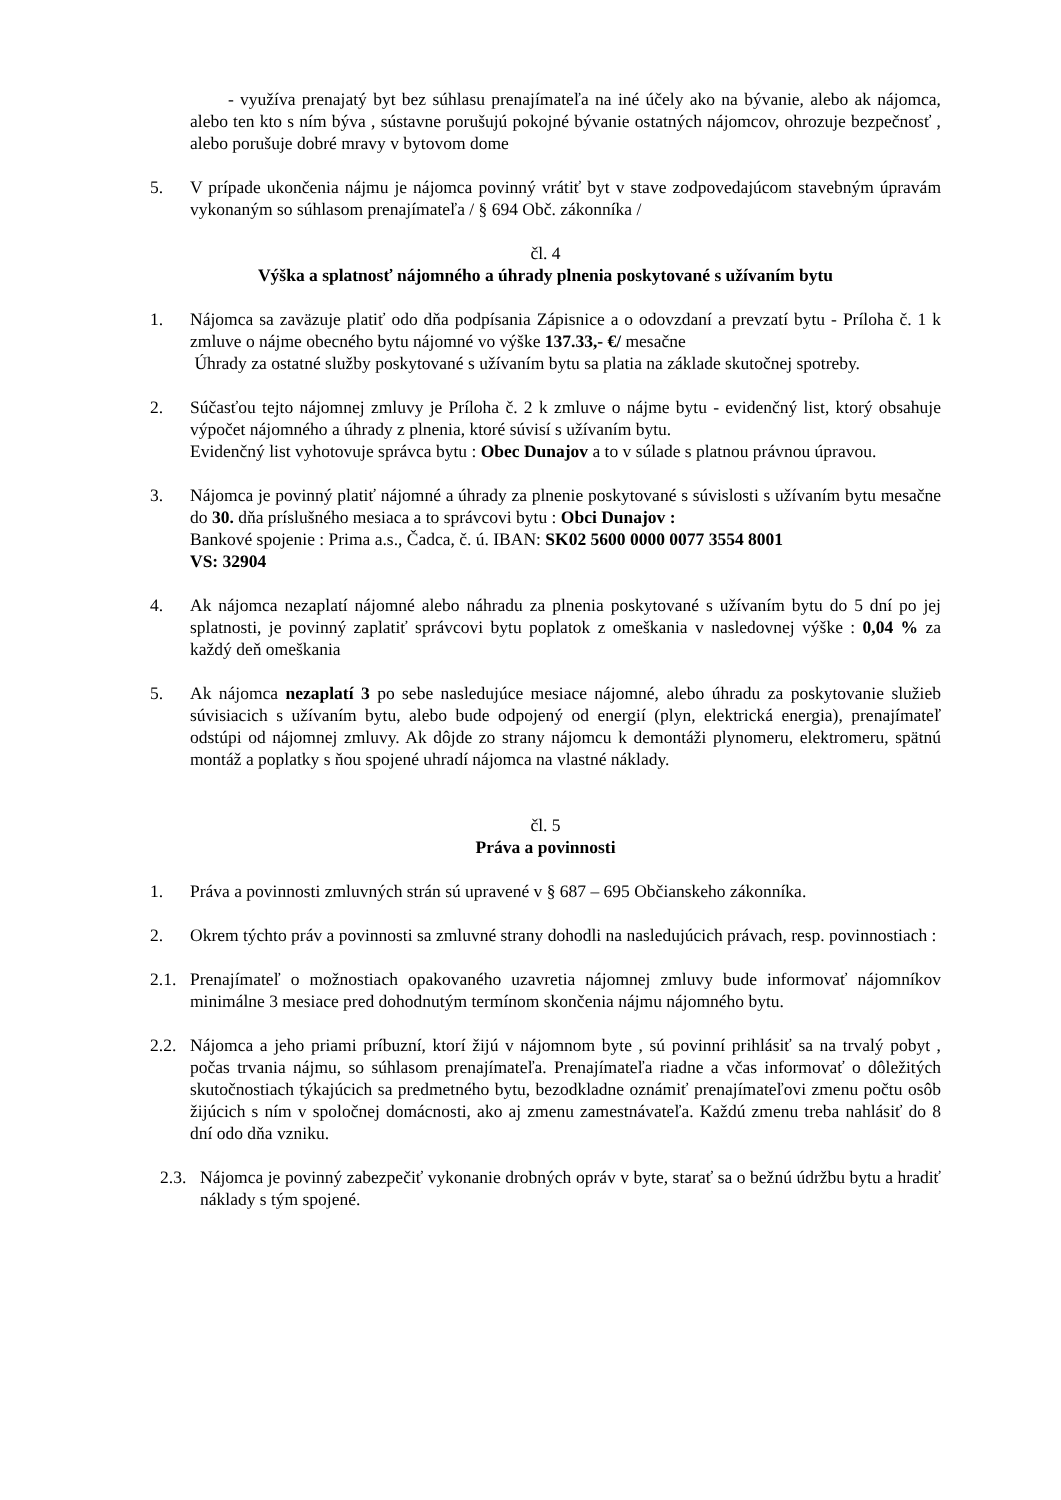- využíva prenajatý byt bez súhlasu prenajímateľa na iné účely ako na bývanie, alebo ak nájomca, alebo ten kto s ním býva , sústavne porušujú pokojné bývanie ostatných nájomcov, ohrozuje bezpečnosť , alebo porušuje dobré mravy v bytovom dome
5. V prípade ukončenia nájmu je nájomca povinný vrátiť byt v stave zodpovedajúcom stavebným úpravám vykonaným so súhlasom prenajímateľa / § 694 Obč. zákonníka /
čl. 4
Výška a splatnosť nájomného a úhrady plnenia poskytované s užívaním bytu
1. Nájomca sa zaväzuje platiť odo dňa podpísania Zápisnice a o odovzdaní a prevzatí bytu - Príloha č. 1 k zmluve o nájme obecného bytu nájomné vo výške 137.33,- €/ mesačne
Úhrady za ostatné služby poskytované s užívaním bytu sa platia na základe skutočnej spotreby.
2. Súčasťou tejto nájomnej zmluvy je Príloha č. 2 k zmluve o nájme bytu - evidenčný list, ktorý obsahuje výpočet nájomného a úhrady z plnenia, ktoré súvisí s užívaním bytu.
Evidenčný list vyhotovuje správca bytu : Obec Dunajov a to v súlade s platnou právnou úpravou.
3. Nájomca je povinný platiť nájomné a úhrady za plnenie poskytované s súvislosti s užívaním bytu mesačne do 30. dňa príslušného mesiaca a to správcovi bytu : Obci Dunajov :
Bankové spojenie : Prima a.s., Čadca, č. ú. IBAN: SK02 5600 0000 0077 3554 8001
VS: 32904
4. Ak nájomca nezaplatí nájomné alebo náhradu za plnenia poskytované s užívaním bytu do 5 dní po jej splatnosti, je povinný zaplatiť správcovi bytu poplatok z omeškania v nasledovnej výške : 0,04 % za každý deň omeškania
5. Ak nájomca nezaplatí 3 po sebe nasledujúce mesiace nájomné, alebo úhradu za poskytovanie služieb súvisiacich s užívaním bytu, alebo bude odpojený od energií (plyn, elektrická energia), prenajímateľ odstúpi od nájomnej zmluvy. Ak dôjde zo strany nájomcu k demontáži plynomeru, elektromeru, spätnú montáž a poplatky s ňou spojené uhradí nájomca na vlastné náklady.
čl. 5
Práva a povinnosti
1. Práva a povinnosti zmluvných strán sú upravené v § 687 – 695 Občianskeho zákonníka.
2. Okrem týchto práv a povinnosti sa zmluvné strany dohodli na nasledujúcich právach, resp. povinnostiach :
2.1.
Prenajímateľ o možnostiach opakovaného uzavretia nájomnej zmluvy bude informovať nájomníkov minimálne 3 mesiace pred dohodnutým termínom skončenia nájmu nájomného bytu.
2.2.
Nájomca a jeho priami príbuzní, ktorí žijú v nájomnom byte , sú povinní prihlásiť sa na trvalý pobyt , počas trvania nájmu, so súhlasom prenajímateľa. Prenajímateľa riadne a včas informovať o dôležitých skutočnostiach týkajúcich sa predmetného bytu, bezodkladne oznámiť prenajímateľovi zmenu počtu osôb žijúcich s ním v spoločnej domácnosti, ako aj zmenu zamestnávateľa. Každú zmenu treba nahlásiť do 8 dní odo dňa vzniku.
2.3.
Nájomca je povinný zabezpečiť vykonanie drobných opráv v byte, starať sa o bežnú údržbu bytu a hradiť náklady s tým spojené.